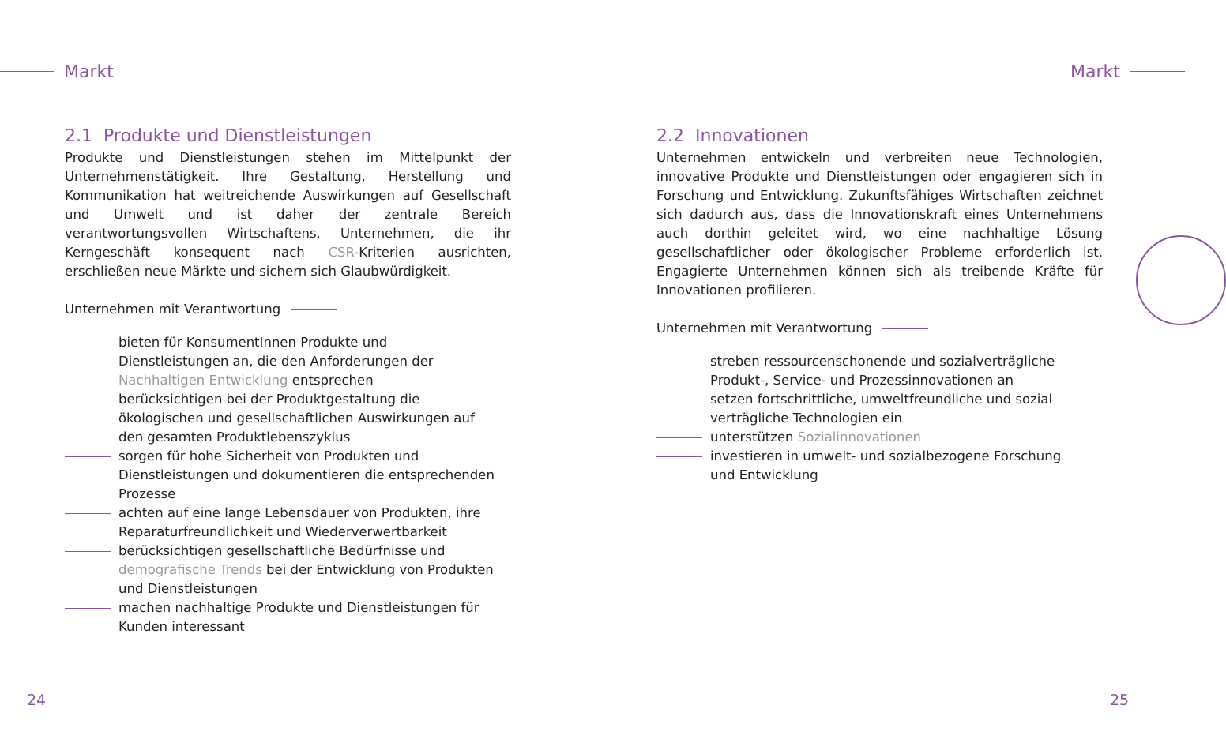Markt Markt
2.1 Produkte und Dienstleistungen
Produkte und Dienstleistungen stehen im Mittelpunkt der Unternehmenstätigkeit. Ihre Gestaltung, Herstellung und Kommunikation hat weitreichende Auswirkungen auf Gesellschaft und Umwelt und ist daher der zentrale Bereich verantwortungsvollen Wirtschaftens. Unternehmen, die ihr Kerngeschäft konsequent nach CSR-Kriterien ausrichten, erschließen neue Märkte und sichern sich Glaubwürdigkeit.
Unternehmen mit Verantwortung
bieten für KonsumentInnen Produkte und Dienstleistungen an, die den Anforderungen der Nachhaltigen Entwicklung entsprechen
berücksichtigen bei der Produktgestaltung die ökologischen und gesellschaftlichen Auswirkungen auf den gesamten Produktlebenszyklus
sorgen für hohe Sicherheit von Produkten und Dienstleistungen und dokumentieren die entsprechenden Prozesse
achten auf eine lange Lebensdauer von Produkten, ihre Reparaturfreundlichkeit und Wiederverwertbarkeit
berücksichtigen gesellschaftliche Bedürfnisse und demografische Trends bei der Entwicklung von Produkten und Dienstleistungen
machen nachhaltige Produkte und Dienstleistungen für Kunden interessant
2.2 Innovationen
Unternehmen entwickeln und verbreiten neue Technologien, innovative Produkte und Dienstleistungen oder engagieren sich in Forschung und Entwicklung. Zukunftsfähiges Wirtschaften zeichnet sich dadurch aus, dass die Innovationskraft eines Unternehmens auch dorthin geleitet wird, wo eine nachhaltige Lösung gesellschaftlicher oder ökologischer Probleme erforderlich ist. Engagierte Unternehmen können sich als treibende Kräfte für Innovationen profilieren.
Unternehmen mit Verantwortung
streben ressourcenschonende und sozialverträgliche Produkt-, Service- und Prozessinnovationen an
setzen fortschrittliche, umweltfreundliche und sozial verträgliche Technologien ein
unterstützen Sozialinnovationen
investieren in umwelt- und sozialbezogene Forschung und Entwicklung
24 25